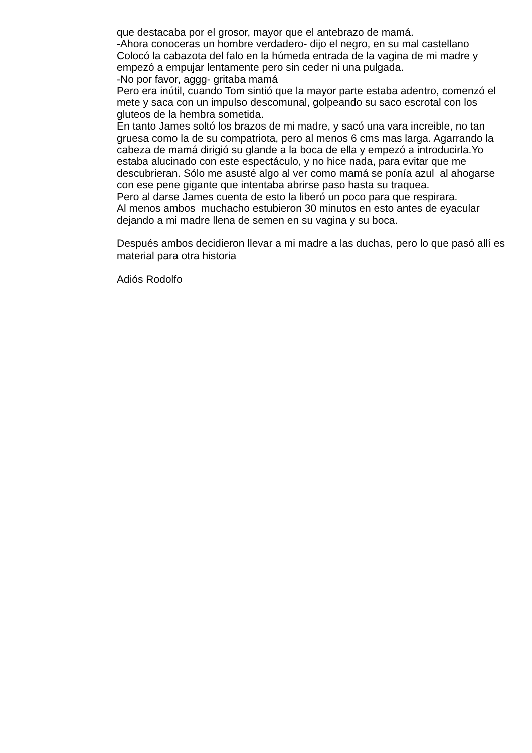que destacaba por el grosor, mayor que el antebrazo de mamá.
-Ahora conoceras un hombre verdadero- dijo el negro, en su mal castellano
Colocó la cabazota del falo en la húmeda entrada de la vagina de mi madre y empezó a empujar lentamente pero sin ceder ni una pulgada.
-No por favor, aggg- gritaba mamá
Pero era inútil, cuando Tom sintió que la mayor parte estaba adentro, comenzó el mete y saca con un impulso descomunal, golpeando su saco escrotal con los gluteos de la hembra sometida.
En tanto James soltó los brazos de mi madre, y sacó una vara increible, no tan gruesa como la de su compatriota, pero al menos 6 cms mas larga. Agarrando la cabeza de mamá dirigió su glande a la boca de ella y empezó a introducirla.Yo estaba alucinado con este espectáculo, y no hice nada, para evitar que me descubrieran. Sólo me asusté algo al ver como mamá se ponía azul al ahogarse con ese pene gigante que intentaba abrirse paso hasta su traquea.
Pero al darse James cuenta de esto la liberó un poco para que respirara.
Al menos ambos muchacho estubieron 30 minutos en esto antes de eyacular dejando a mi madre llena de semen en su vagina y su boca.
Después ambos decidieron llevar a mi madre a las duchas, pero lo que pasó allí es material para otra historia
Adiós Rodolfo